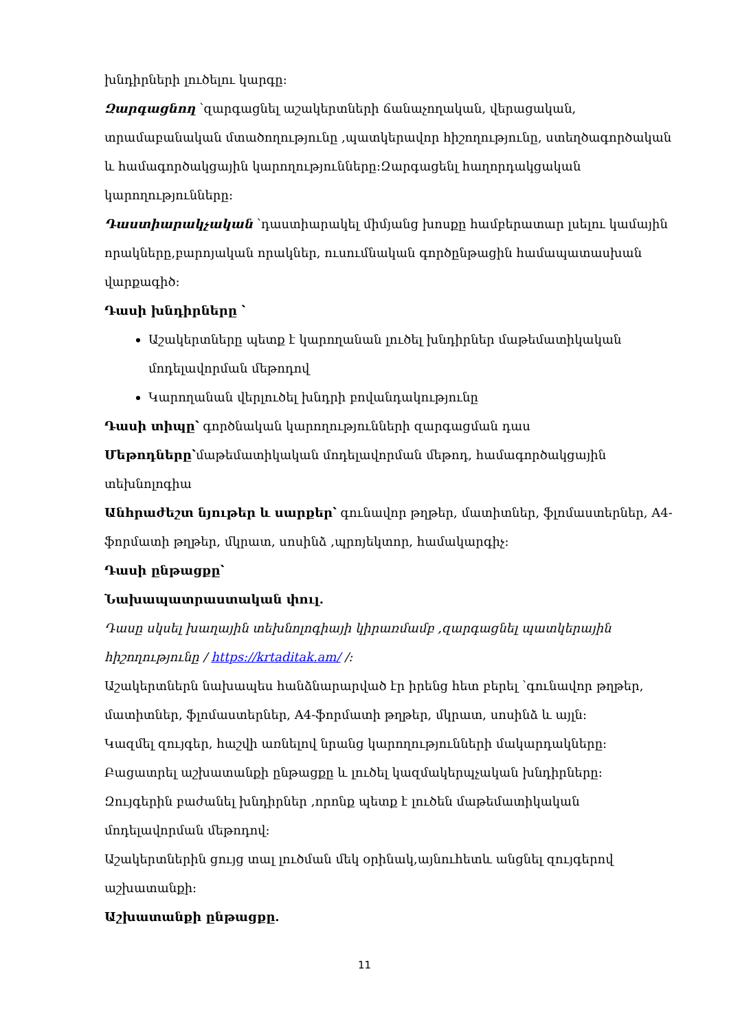խնդիրների լուծելու կարգը:
Զարգացնող ՝զարգացնել աշակերտների ճանաչողական, վերացական, տրամաբանական մտածողությունը ,պատկերավոր հիշողությունը, ստեղծագործական և համագործակցային կարողությունները:Զարգացենլ հաղորդակցական կարողությունները:
Դաստիարակչական ՝դաստիարակել միմյանց խոսքը համբերատար լսելու կամային որակները,բարոյական որակներ, ուսումնական գործընթացին համապատասխան վարքագիծ:
Դասի խնդիրները ՝
Աշակերտները պետք է կարողանան լուծել խնդիրներ մաթեմատիկական մոդելավորման մեթոդով
Կարողանան վերլուծել խնդրի բովանդակությունը
Դասի տիպը՝ գործնական կարողությունների զարգացման դաս
Մեթոդները՝մաթեմատիկական մոդելավորման մեթոդ, համագործակցային տեխնոլոգիա
Անհրաժեշտ նյութեր և սարքեր՝ գունավոր թղթեր, մատիտներ, ֆլոմաստերներ, A4-ֆորմատի թղթեր, մկրատ, սոսինձ ,պրոյեկտոր, համակարգիչ:
Դասի ընթացքը՝
Նախապատրաստական փուլ.
Դասը սկսել խաղային տեխնոլոգիայի կիրառմամբ ,զարգացնել պատկերային հիշողությունը / https://krtaditak.am/ /:
Աշակերտներն նախապես հանձնարարված էր իրենց հետ բերել ՝գունավոր թղթեր, մատիտներ, ֆլոմաստերներ, A4-ֆորմատի թղթեր, մկրատ, սոսինձ և այլն:
Կազմել զույգեր, հաշվի առնելով նրանց կարողությունների մակարդակները:
Բացատրել աշխատանքի ընթացքը և լուծել կազմակերպչական խնդիրները:
Զույգերին բաժանել խնդիրներ ,որոնք պետք է լուծեն մաթեմատիկական մոդելավորման մեթոդով:
Աշակերտներին ցույց տալ լուծման մեկ օրինակ,այնուհետև անցնել զույգերով աշխատանքի:
Աշխատանքի ընթացքը.
11